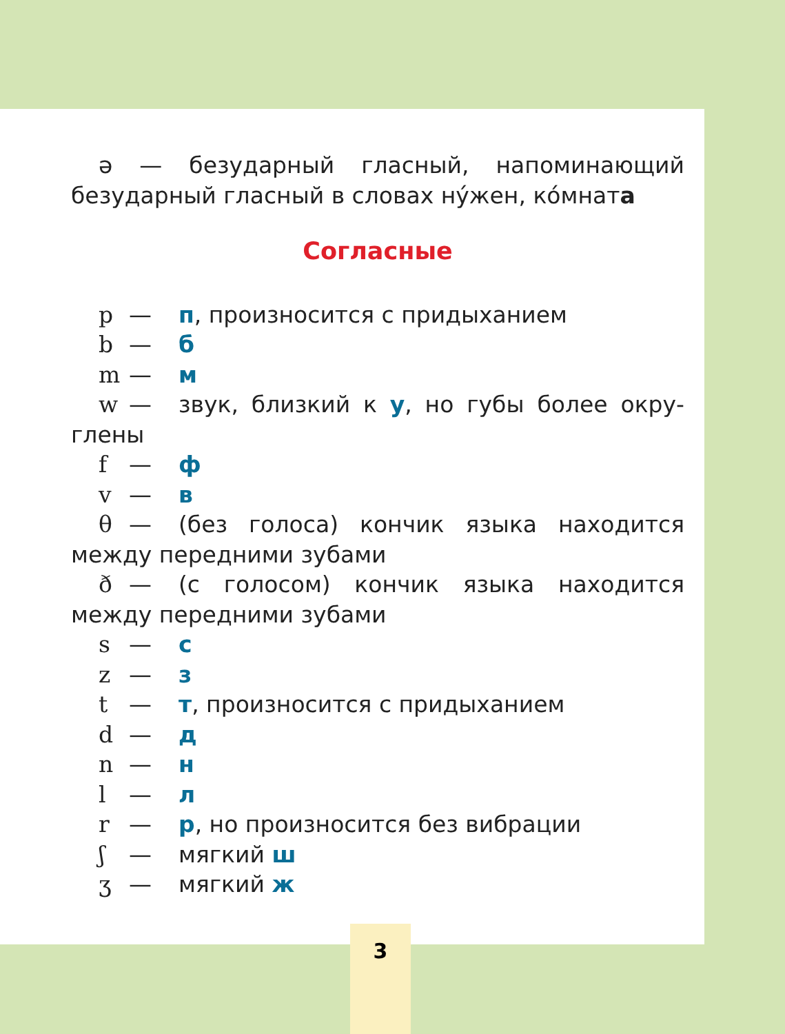ə — безударный гласный, напоминающий
безударный гласный в словах ну́жен, ко́мната
Согласные
p — п, произносится с придыханием
b — б
m — м
w — звук, близкий к у, но губы более окру-
глены
f — ф
v — в
θ — (без голоса) кончик языка находится
между передними зубами
ð — (с голосом) кончик языка находится
между передними зубами
s — с
z — з
t — т, произносится с придыханием
d — д
n — н
l — л
r — р, но произносится без вибрации
ʃ — мягкий ш
ʒ — мягкий ж
3